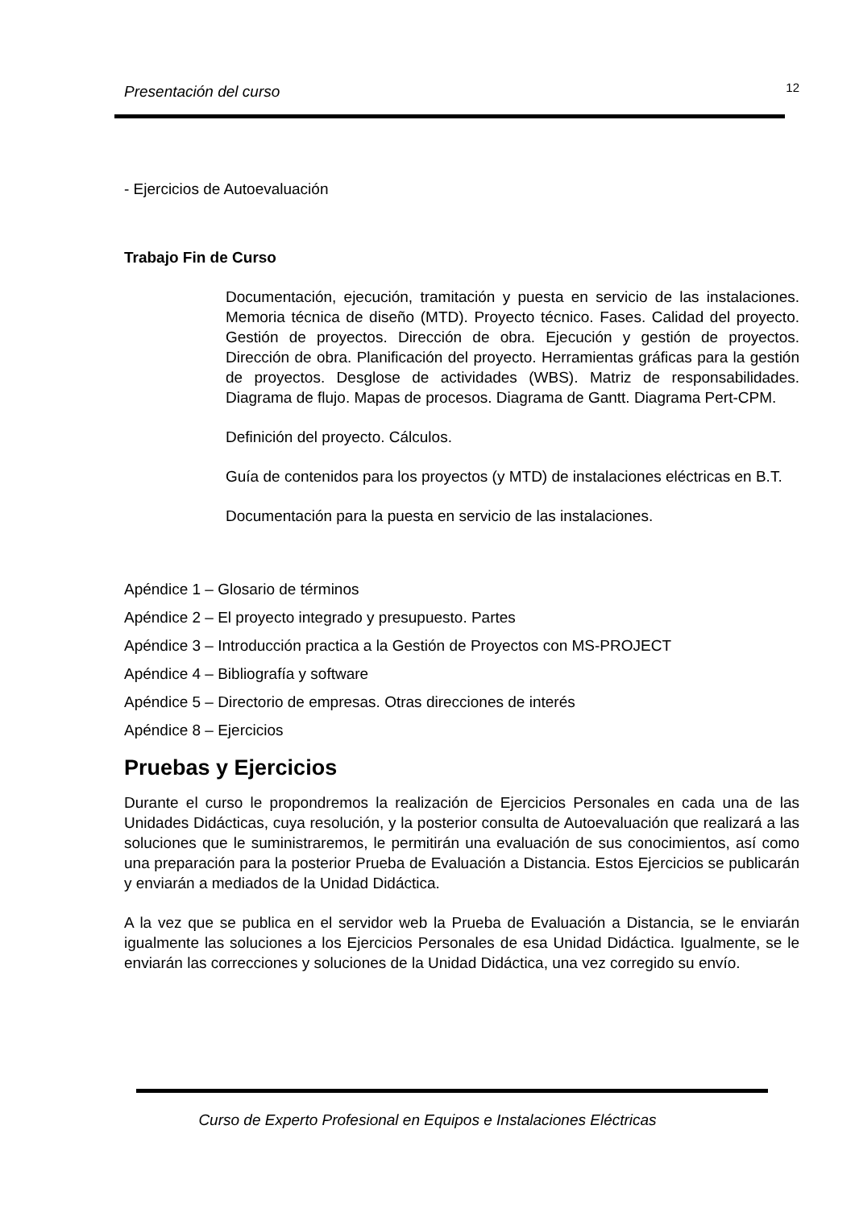Presentación del curso 12
- Ejercicios de Autoevaluación
Trabajo Fin de Curso
Documentación, ejecución, tramitación y puesta en servicio de las instalaciones. Memoria técnica de diseño (MTD). Proyecto técnico. Fases. Calidad del proyecto. Gestión de proyectos. Dirección de obra. Ejecución y gestión de proyectos. Dirección de obra. Planificación del proyecto. Herramientas gráficas para la gestión de proyectos. Desglose de actividades (WBS). Matriz de responsabilidades. Diagrama de flujo. Mapas de procesos. Diagrama de Gantt. Diagrama Pert-CPM.
Definición del proyecto. Cálculos.
Guía de contenidos para los proyectos (y MTD) de instalaciones eléctricas en B.T.
Documentación para la puesta en servicio de las instalaciones.
Apéndice 1 – Glosario de términos
Apéndice 2 – El proyecto integrado y presupuesto. Partes
Apéndice 3 – Introducción practica a la Gestión de Proyectos con MS-PROJECT
Apéndice 4 – Bibliografía y software
Apéndice 5 – Directorio de empresas. Otras direcciones de interés
Apéndice 8 – Ejercicios
Pruebas y Ejercicios
Durante el curso le propondremos la realización de Ejercicios Personales en cada una de las Unidades Didácticas, cuya resolución, y la posterior consulta de Autoevaluación que realizará a las soluciones que le suministraremos, le permitirán una evaluación de sus conocimientos, así como una preparación para la posterior Prueba de Evaluación a Distancia. Estos Ejercicios se publicarán y enviarán a mediados de la Unidad Didáctica.
A la vez que se publica en el servidor web la Prueba de Evaluación a Distancia, se le enviarán igualmente las soluciones a los Ejercicios Personales de esa Unidad Didáctica. Igualmente, se le enviarán las correcciones y soluciones de la Unidad Didáctica, una vez corregido su envío.
Curso de Experto Profesional en Equipos e Instalaciones Eléctricas